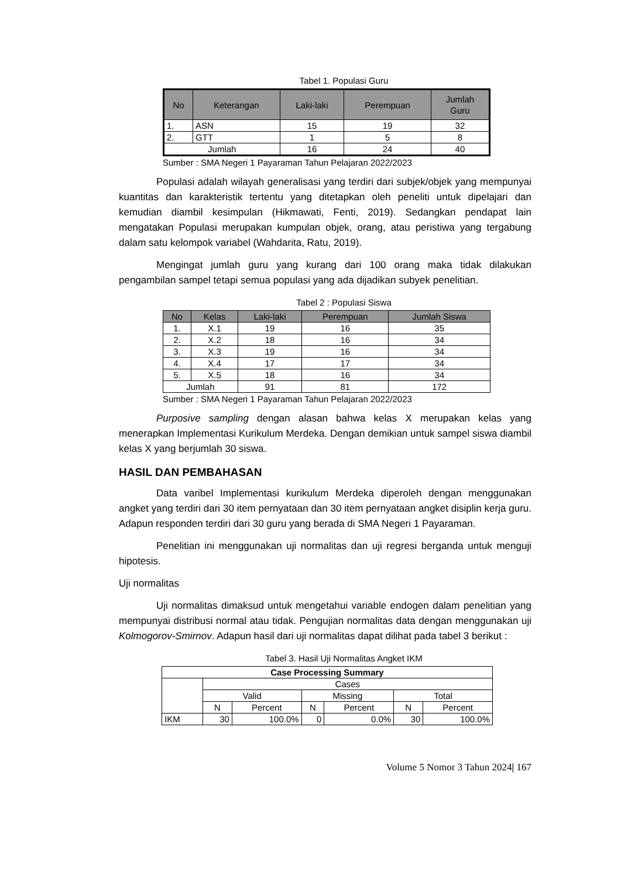Tabel 1. Populasi Guru
| No | Keterangan | Laki-laki | Perempuan | Jumlah Guru |
| --- | --- | --- | --- | --- |
| 1. | ASN | 15 | 19 | 32 |
| 2. | GTT | 1 | 5 | 8 |
| Jumlah | | 16 | 24 | 40 |
Sumber : SMA Negeri 1 Payaraman Tahun Pelajaran 2022/2023
Populasi adalah wilayah generalisasi yang terdiri dari subjek/objek yang mempunyai kuantitas dan karakteristik tertentu yang ditetapkan oleh peneliti untuk dipelajari dan kemudian diambil kesimpulan (Hikmawati, Fenti, 2019). Sedangkan pendapat lain mengatakan Populasi merupakan kumpulan objek, orang, atau peristiwa yang tergabung dalam satu kelompok variabel (Wahdarita, Ratu, 2019).
Mengingat jumlah guru yang kurang dari 100 orang maka tidak dilakukan pengambilan sampel tetapi semua populasi yang ada dijadikan subyek penelitian.
Tabel 2 : Populasi Siswa
| No | Kelas | Laki-laki | Perempuan | Jumlah Siswa |
| --- | --- | --- | --- | --- |
| 1. | X.1 | 19 | 16 | 35 |
| 2. | X.2 | 18 | 16 | 34 |
| 3. | X.3 | 19 | 16 | 34 |
| 4. | X.4 | 17 | 17 | 34 |
| 5. | X.5 | 18 | 16 | 34 |
| Jumlah | | 91 | 81 | 172 |
Sumber : SMA Negeri 1 Payaraman Tahun Pelajaran 2022/2023
Purposive sampling dengan alasan bahwa kelas X merupakan kelas yang menerapkan Implementasi Kurikulum Merdeka. Dengan demikian untuk sampel siswa diambil kelas X yang berjumlah 30 siswa.
HASIL DAN PEMBAHASAN
Data varibel Implementasi kurikulum Merdeka diperoleh dengan menggunakan angket yang terdiri dari 30 item pernyataan dan 30 item pernyataan angket disiplin kerja guru. Adapun responden terdiri dari 30 guru yang berada di SMA Negeri 1 Payaraman.
Penelitian ini menggunakan uji normalitas dan uji regresi berganda untuk menguji hipotesis.
Uji normalitas
Uji normalitas dimaksud untuk mengetahui variable endogen dalam penelitian yang mempunyai distribusi normal atau tidak. Pengujian normalitas data dengan menggunakan uji Kolmogorov-Smirnov. Adapun hasil dari uji normalitas dapat dilihat pada tabel 3 berikut :
Tabel 3. Hasil Uji Normalitas Angket IKM
| Case Processing Summary | | | | | | |
| --- | --- | --- | --- | --- | --- | --- |
| | Cases | | | | | |
| | Valid | | Missing | | Total | |
| | N | Percent | N | Percent | N | Percent |
| IKM | 30 | 100.0% | 0 | 0.0% | 30 | 100.0% |
Volume 5 Nomor 3 Tahun 2024| 167